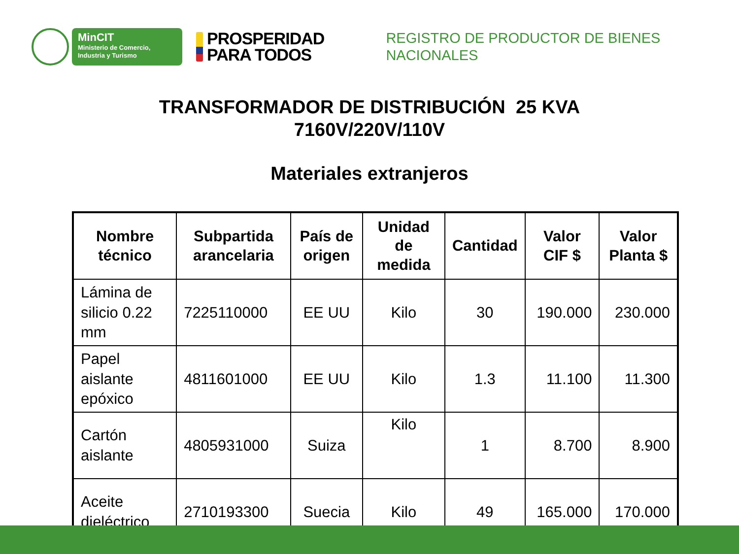MinCIT
Ministerio de Comercio,
Industria y Turismo
PROSPERIDAD
PARA TODOS
REGISTRO DE PRODUCTOR DE BIENES
NACIONALES
TRANSFORMADOR DE DISTRIBUCIÓN 25 KVA
7160V/220V/110V
Materiales extranjeros
| Nombre técnico | Subpartida arancelaria | País de origen | Unidad de medida | Cantidad | Valor CIF $ | Valor Planta $ |
| --- | --- | --- | --- | --- | --- | --- |
| Lámina de silicio 0.22 mm | 7225110000 | EE UU | Kilo | 30 | 190.000 | 230.000 |
| Papel aislante epóxico | 4811601000 | EE UU | Kilo | 1.3 | 11.100 | 11.300 |
| Cartón aislante | 4805931000 | Suiza | Kilo | 1 | 8.700 | 8.900 |
| Aceite dieléctrico | 2710193300 | Suecia | Kilo | 49 | 165.000 | 170.000 |